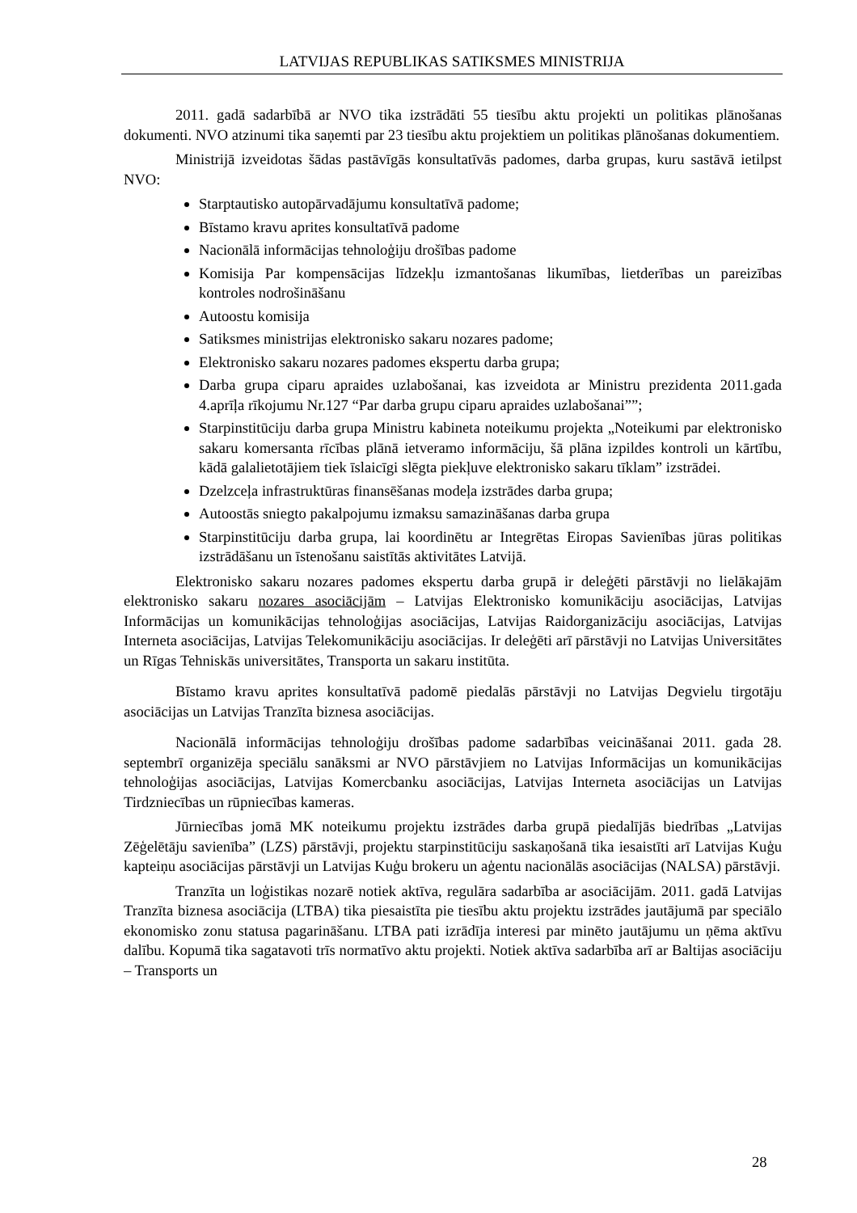LATVIJAS REPUBLIKAS SATIKSMES MINISTRIJA
2011. gadā sadarbībā ar NVO tika izstrādāti 55 tiesību aktu projekti un politikas plānošanas dokumenti. NVO atzinumi tika saņemti par 23 tiesību aktu projektiem un politikas plānošanas dokumentiem.
Ministrijā izveidotas šādas pastāvīgās konsultatīvās padomes, darba grupas, kuru sastāvā ietilpst NVO:
Starptautisko autopārvadājumu konsultatīvā padome;
Bīstamo kravu aprites konsultatīvā padome
Nacionālā informācijas tehnoloģiju drošības padome
Komisija Par kompensācijas līdzekļu izmantošanas likumības, lietderības un pareizības kontroles nodrošināšanu
Autoostu komisija
Satiksmes ministrijas elektronisko sakaru nozares padome;
Elektronisko sakaru nozares padomes ekspertu darba grupa;
Darba grupa ciparu apraides uzlabošanai, kas izveidota ar Ministru prezidenta 2011.gada 4.aprīļa rīkojumu Nr.127 “Par darba grupu ciparu apraides uzlabošanai””;
Starpinstitūciju darba grupa Ministru kabineta noteikumu projekta „Noteikumi par elektronisko sakaru komersanta rīcības plānā ietveramo informāciju, šā plāna izpildes kontroli un kārtību, kādā galalietotājiem tiek īslaicīgi slēgta piekļuve elektronisko sakaru tīklam” izstrādei.
Dzelzceļa infrastruktūras finansēšanas modeļa izstrādes darba grupa;
Autoostās sniegto pakalpojumu izmaksu samazināšanas darba grupa
Starpinstitūciju darba grupa, lai koordinētu ar Integrētas Eiropas Savienības jūras politikas izstrādāšanu un īstenošanu saistītās aktivitātes Latvijā.
Elektronisko sakaru nozares padomes ekspertu darba grupā ir deleģēti pārstāvji no lielākajām elektronisko sakaru nozares asociācijām – Latvijas Elektronisko komunikāciju asociācijas, Latvijas Informācijas un komunikācijas tehnoloģijas asociācijas, Latvijas Raidorganizāciju asociācijas, Latvijas Interneta asociācijas, Latvijas Telekomunikāciju asociācijas. Ir deleģēti arī pārstāvji no Latvijas Universitātes un Rīgas Tehniskās universitātes, Transporta un sakaru institūta.
Bīstamo kravu aprites konsultatīvā padomē piedalās pārstāvji no Latvijas Degvielu tirgotāju asociācijas un Latvijas Tranzīta biznesa asociācijas.
Nacionālā informācijas tehnoloģiju drošības padome sadarbības veicināšanai 2011. gada 28. septembrī organizēja speciālu sanāksmi ar NVO pārstāvjiem no Latvijas Informācijas un komunikācijas tehnoloģijas asociācijas, Latvijas Komercbanku asociācijas, Latvijas Interneta asociācijas un Latvijas Tirdzniecības un rūpniecības kameras.
Jūrniecības jomā MK noteikumu projektu izstrādes darba grupā piedalījās biedrības „Latvijas Zēģelētāju savienība” (LZS) pārstāvji, projektu starpinstitūciju saskaņošanā tika iesaistīti arī Latvijas Kuģu kapteiņu asociācijas pārstāvji un Latvijas Kuģu brokeru un aģentu nacionālās asociācijas (NALSA) pārstāvji.
Tranzīta un loģistikas nozarē notiek aktīva, regulāra sadarbība ar asociācijām. 2011. gadā Latvijas Tranzīta biznesa asociācija (LTBA) tika piesaistīta pie tiesību aktu projektu izstrādes jautājumā par speciālo ekonomisko zonu statusa pagarināšanu. LTBA pati izrādīja interesi par minēto jautājumu un ņēma aktīvu dalību. Kopumā tika sagatavoti trīs normatīvo aktu projekti. Notiek aktīva sadarbība arī ar Baltijas asociāciju – Transports un
28